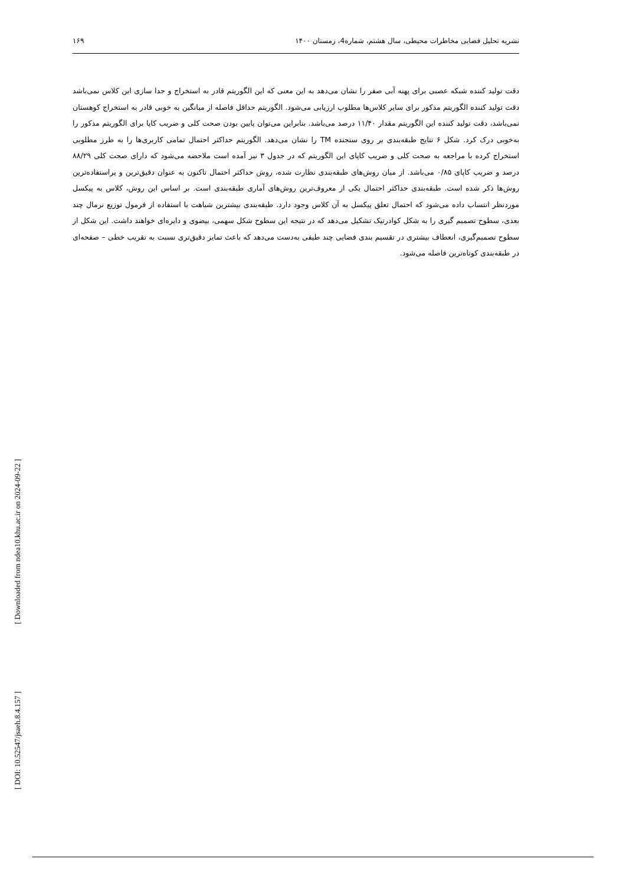نشریه تحلیل فضایی مخاطرات محیطی، سال هشتم، شماره4، زمستان ۱۴۰۰ ۱۶۹
دقت تولید کننده شبکه عصبی برای پهنه آبی صفر را نشان می‌دهد به این معنی که این الگوریتم قادر به استخراج و جدا سازی این کلاس نمی‌باشد دقت تولید کننده الگوریتم مذکور برای سایر کلاس‌ها مطلوب ارزیابی می‌شود. الگوریتم حداقل فاصله از میانگین به خوبی قادر به استخراج کوهستان نمی‌باشد، دقت تولید کننده این الگوریتم مقدار ۱۱/۴۰ درصد می‌باشد. بنابراین می‌توان پایین بودن صحت کلی و ضریب کاپا برای الگوریتم مذکور را به‌خوبی درک کرد. شکل ۶ نتایج طبقه‌بندی بر روی سنجنده TM را نشان می‌دهد. الگوریتم حداکثر احتمال تمامی کاربری‌ها را به طرز مطلوبی استخراج کرده با مراجعه به صحت کلی و ضریب کاپای این الگوریتم که در جدول ۳ نیز آمده است ملاحضه می‌شود که دارای صحت کلی ۸۸/۲۹ درصد و ضریب کاپای ۰/۸۵ می‌باشد. از میان روش‌های طبقه‌بندی نظارت شده، روش حداکثر احتمال تاکنون به عنوان دقیق‌ترین و پراستفاده‌ترین روش‌ها ذکر شده است. طبقه‌بندی حداکثر احتمال یکی از معروف‌ترین روش‌های آماری طبقه‌بندی است. بر اساس این روش، کلاس به پیکسل موردنظر انتساب داده می‌شود که احتمال تعلق پیکسل به آن کلاس وجود دارد. طبقه‌بندی بیشترین شباهت با استفاده از فرمول توزیع نرمال چند بعدی، سطوح تصمیم گیری را به شکل کوادرتیک تشکیل می‌دهد که در نتیجه این سطوح شکل سهمی، بیضوی و دایره‌ای خواهند داشت. این شکل از سطوح تصمیم‌گیری، انعطاف بیشتری در تقسیم بندی فضایی چند طیفی به‌دست می‌دهد که باعث تمایز دقیق‌تری نسبت به تقریب خطی – صفحه‌ای در طبقه‌بندی کوتاه‌ترین فاصله می‌شود.
[ DOI: 10.52547/jsaeh.8.4.157 ] [ Downloaded from ndea10.khu.ac.ir on 2024-09-22 ]